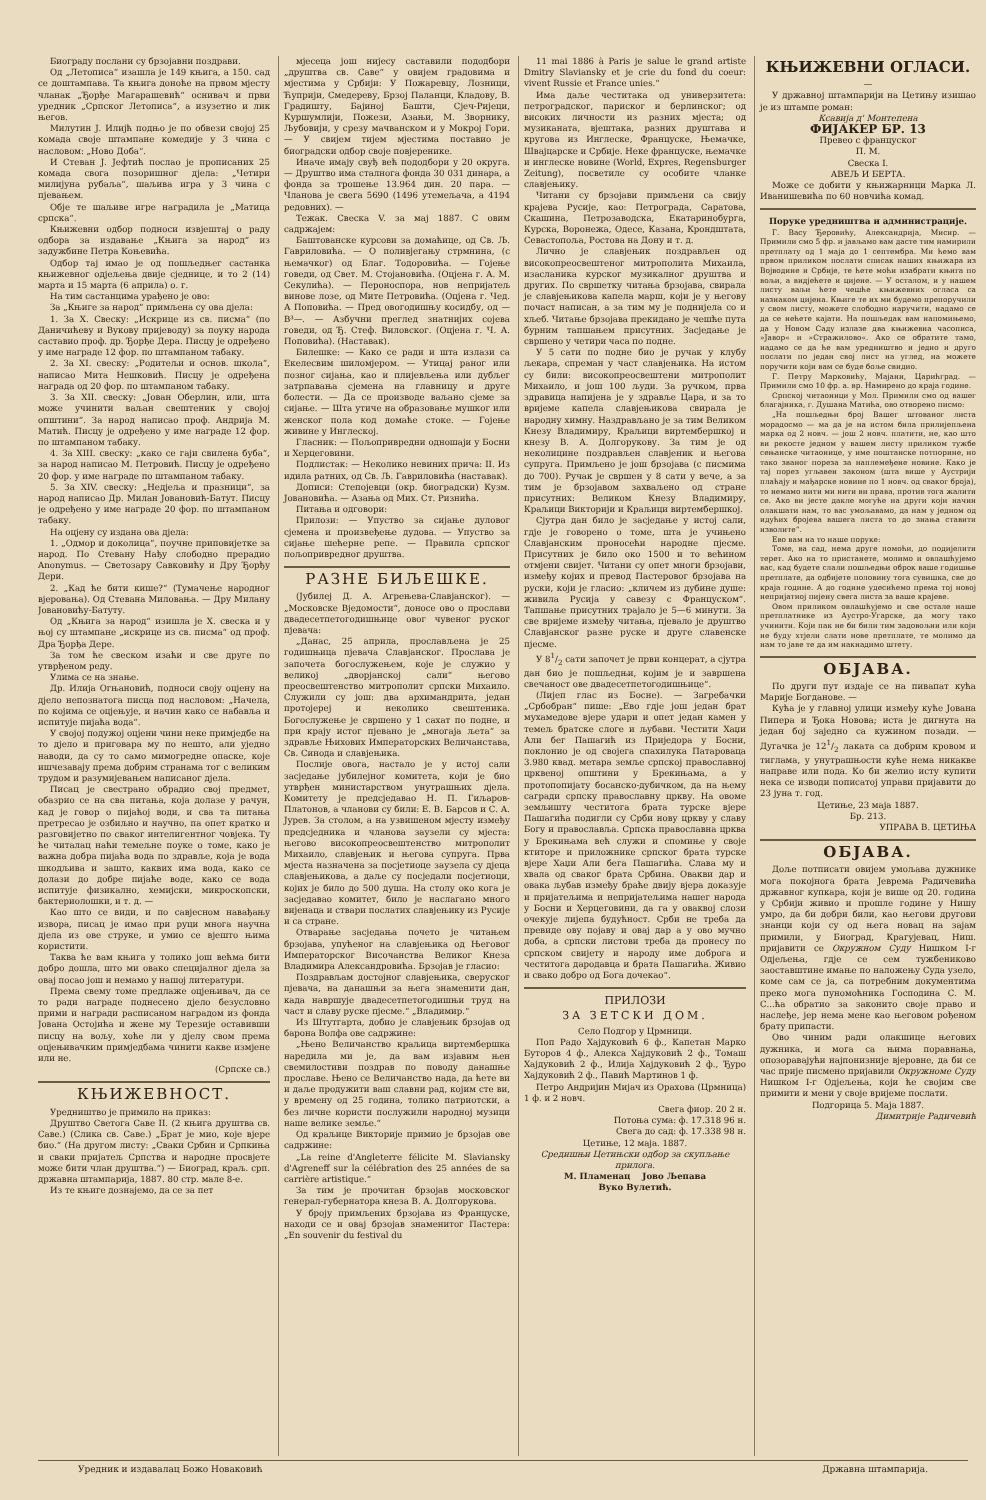Биограду послани су брзојавни поздрави.
Од „Летописа“ изашла је 149 књига, а 150. сад се доштампава. Та књига доноће на првом мјесту чланак „Ђорђе Магарашевић“ оснивач и први уредник „Српског Летописа“, а изузетно и лик његов.
Милутин Ј. Илијћ подњо је по обвези својој 25 комада своје штампане комедије у 3 чина с насловом: „Ново Доба“.
И Стеван Ј. Јефтић послао је прописаних 25 комада свога позоришног дјела: „Четири милијуна рубаља“, шаљива игра у 3 чина с пјевањем.
Обје те шаљиве игре наградила је „Матица српска“.
Књижевни одбор подноси извјештај о раду одбора за издавање „Књига за народ“ из задужбине Петра Коњевића.
Одбор тај имао је од пошљедњег састанка књижевног одјељења двије сједнице, и то 2 (14) марта и 15 марта (6 априла) о. г.
На тим састанцима урађено је ово:
За „Књиге за народ“ примљена су ова дјела:
1. За X. Свеску: „Искрице из св. писма“ (по Даничићеву и Вукову пријеводу) за поуку народа саставио проф. др. Ђорђе Дера. Писцу је одређено у име награде 12 фор. по штампаном табаку.
2. За XI. свеску: „Родитељи и основ. школа“, написао Мита Нешковић. Писцу је одређена награда од 20 фор. по штампаном табаку.
3. За XII. свеску: „Јован Оберлин, или, шта може учинити ваљан свештеник у својој општини“. За народ написао проф. Андрија М. Матић. Писцу је одређено у име награде 12 фор. по штампаном табаку.
4. За XIII. свеску: „како се гаји свилена буба“, за народ написао М. Петровић. Писцу је одређено 20 фор. у име награде по штампаном табаку.
5. За XIV. свеску: „Недјеља и празници“, за народ написао Др. Милан Јовановић-Батут. Писцу је одређено у име награде 20 фор. по штампаном табаку.
На оцјену су издана ова дјела:
1. „Одмор и доколица“, поучне приповијетке за народ. По Стевану Нађу слободно прерадио Anonymus. — Светозару Савковићу и Дру Ђорђу Дери.
2. „Кад ће бити кише?“ (Тумачење народног вјеровања). Од Стевана Миловања. — Дру Милану Јовановићу-Батуту.
Од „Књига за народ“ изишла је X. свеска и у њој су штампане „искрице из св. писма“ од проф. Дра Ђорђа Дере.
За том ће свеском изаћи и све друге по утврђеном реду.
Улима се на знање.
Др. Илија Огњановић, подноси своју оцјену на дјело непознатога писца под насловом: „Начела, по којима се оцјењује, и начин како се набавља и испитује пијаћа вода“.
У својој подужој оцјени чини неке примједбе на то дјело и приговара му по нешто, али уједно наводи, да су то само мимогредне опаске, које ишчезавају према добрим странама тог с великим трудом и разумијевањем написаног дјела.
Писац је свестрано обрадио свој предмет, обазрио се на сва питања, која долазе у рачун, кад је говор о пијаћој води, и сва та питања претресао је озбиљно и научно, па опет кратко и разговијетно по сваког интелигентног човјека. Ту ће читалац наћи темељне поуке о томе, како је важна добра пијаћа вода по здравље, која је вода шкодљива и зашто, каквих има вода, како се долази до добре пијаће воде, како се вода испитује физикално, хемијски, микроскопски, бактериолошки, и т. д. —
Као што се види, и по савјесном навађању извора, писац је имао при руци многа научна дјела из ове струке, и умио се вјешто њима користити.
Таква ће вам књига у толико још већма бити добро дошла, што ми овако специјалног дјела за овај посао још и немамо у нашој литератури.
Према свему томе предлаже оцјењивач, да се то ради награде поднесено дјело безусловно прими и награди расписаном наградом из фонда Јована Остојића и жене му Терезије оставивши писцу на вољу, хоће ли у дјелу свом према оцјењивачким примједбама чинити какве измјене или не.
(Српске св.)
КЊИЖЕВНОСТ.
Уредништво је примило на приказ:
Друштво Светога Саве II. (2 књига друштва св. Саве.) (Слика св. Саве.) „Брат је мио, које вјере био.“ (На другом листу: „Сваки Србин и Српкиња и сваки пријатељ Српства и народне просвјете може бити члан друштва.“) — Биоград, краљ. срп. државна штампарија, 1887. 80 стр. мале 8-е.
Из те књиге дознајемо, да се за пет
мјесеца још нијесу саставили пододбори „друштва св. Саве“ у овијем градовима и мјестима у Србији: У Пожаревцу, Лозници, Ћуприји, Смедереву, Брзој Паланци, Кладову, В. Градишту, Бајиној Башти, Сјеч-Ријеци, Куршумлији, Пожези, Азањи, М. Зворнику, Љубовији, у срезу мачванском и у Мокрој Гори. — У свијем тијем мјестима поставио је биоградски одбор своје повјеренике.
Иначе имају свуђ већ пододбори у 20 округа. — Друштво има сталнога фонда 30 031 динара, а фонда за трошење 13.964 дин. 20 пара. — Чланова је свега 5690 (1496 утемељача, а 4194 редовних). —
Тежак. Свеска V. за мај 1887. С овим садржајем:
Баштованске курсови за домаћице, од Св. Љ. Гавриловића. — О поливјегању стрмнина, (с њемачког) од Благ. Тодоровића. — Гојење говеди, од Свет. М. Стојановића. (Оцјена г. А. М. Секулића). — Пероноспора, нов непријатељ винове лозе, од Мите Петровића. (Оцјена г. Чед. А Поповића. — Пред овогодишњу косидбу, од —В³—. — Азбучни преглед знатнијих сојева говеди, од Ђ. Стеф. Виловског. (Оцјена г. Ч. А. Поповића). (Наставак).
Билешке: — Како се ради и шта излази са Екелесвим шиломјером. — Утицај раног или позног сијања, као и плијевљења или дубљег затрпавања сјемена на главницу и друге болести. — Да се производе ваљано сјеме за сијање. — Шта утиче на образовање мушког или женског пола код домаће стоке. — Гојење живине у Инглеској.
Гласник: — Пољопривредни одношаји у Босни и Херцеговини.
Подлистак: — Неколико невиних прича: II. Из идила ратних, од Св. Љ. Гавриловића (наставак).
Дописи: Степојевци (окр. биоградски) Кузм. Јовановића. — Азања од Мих. Ст. Ризнића.
Питања и одговори:
Прилози: — Упуство за сијање дуловог сјемена и произвеђење дудова. — Упуство за сијање шећерне репе. — Правила српског пољопривредног друштва.
РАЗНЕ БИЉЕШКЕ.
(Јубилеј Д. А. Агрењева-Славјанског). — „Московске Вједомости“, доносе ово о прослави двадесетпетогодишњице овог чувеног руског пјевача:
„Данас, 25 априла, прослављена је 25 годишњица пјевача Славјанског. Прослава је започета богослужењем, које је служио у великој „дворјанској сали“ његово преосвештенство митрополит српски Михаило. Служили су још: два архимандрита, један протојереј и неколико свештеника. Богослужење је свршено у 1 сахат по подне, и при крају истог пјевано је „многаја љета“ за здравље Њихових Императорских Величанстава, Св. Синода и славјењика.
Послије овога, настало је у истој сали засједање јубилејног комитета, који је био утврђен министарством унутрашњих дјела. Комитету је предсједавао Н. П. Гиљаров-Платонов, а чланови су били: Е. В. Барсов и С. А. Јурев. За столом, а на узвишеном мјесту између предсједника и чланова заузели су мјеста: његово високопреосвештенство митрополит Михаило, славјењик и његова супруга. Прва мјеста назначена за посјетиоце заузела су дјеца славјењикова, а даље су посједали посјетиоци, којих је било до 500 душа. На столу око кога је засједавао комитет, било је наслагано много вијенаца и ствари послатих славјењику из Русије и са стране.
Отварање засједања почето је читањем брзојава, упућеног на славјењика од Његовог Императорског Височанства Великог Кнеза Владимира Александровића. Брзојав је гласио:
Поздрављам достојног славјењика, сверуског пјевача, на данашњи за њега знаменити дан, када навршује двадесетпетогодишњи труд на част и славу руске пјесме.“ „Владимир.“
Из Штутгарта, добио је славјењик брзојав од барона Волфа ове садржине:
„Њено Величанство краљица виртембершка наредила ми је, да вам изјавим њен свемилостиви поздрав по поводу данашње прославе. Њено се Величанство нада, да ћете ви и даље продужити ваш славни рад, којим сте ви, у времену од 25 година, толико патриотски, а без личне користи послужили народној музици наше велике земље.“
Од краљице Викторије примио је брзојав ове садржине:
„La reine d'Angleterre félicite M. Slaviansky d'Agreneff sur la célébration des 25 années de sa carrière artistique.“
За тим је прочитан брзојав московског генерал-губернатора кнеза В. А. Долгорукова.
У броју примљених брзојава из Француске, находи се и овај брзојав знаменитог Пастера: „En souvenir du festival du
11 mai 1886 à Paris je salue le grand artiste Dmitry Slaviansky et je crie du fond du coeur: vivent Russie et France unies.“
Има даље честитака од универзитета: петроградског, париског и берлинског; од високих личности из разних мјеста; од музиканата, вјештака, разних друштава и кругова из Инглеске, Француске, Њемачке, Швајцарске и Србије. Неке француске, њемачке и инглеске новине (World, Expres, Regensburger Zeitung), посветиле су особите чланке славјењику.
Читани су брзојави примљени са свију крајева Русије, као: Петрограда, Саратова, Скашина, Петрозаводска, Екатаринобурга, Курска, Воронежа, Одесе, Казана, Крондштата, Севастопоља, Ростова на Дону и т. д.
Лично је славјењик поздрављен од високопреосвештеног митрополита Михаила, изасланика курског музикалног друштва и других. По свршетку читања брзојава, свирала је славјењикова капела марш, који је у његову почаст написан, а за тим му је поднијела со и хљеб. Читање брзојава прекидано је чешће пута бурним тапшањем присутних. Засједање је свршено у четири часа по подне.
У 5 сати по подне био је ручак у клубу љекара, спреман у част славјењика. На истом су били: високопреосвештени митрополит Михаило, и још 100 људи. За ручком, прва здравица напијена је у здравље Цара, и за то вријеме капела славјењикова свирала је народну химну. Наздрављано је за тим Великом Кнезу Владимиру, Краљици виртембершкој и кнезу В. А. Долгорукову. За тим је од неколицине поздрављен славјеник и његова супруга. Примљено је још брзојава (с писмима до 700). Ручак је свршен у 8 сати у вече, а за тим је брзојавом захваљено од стране присутних: Великом Кнезу Владимиру, Краљици Викторији и Краљици виртембершкој.
Сјутра дан било је засједање у истој сали, гдје је говорено о томе, шта је учињено Славјанским проносећи народне пјесме. Присутних је било око 1500 и то већином отмјени свијет. Читани су опет многи брзојави, између којих и превод Пастеровог брзојава на руски, који је гласио: „кличем из дубине душе: живила Русија у савезу с Француском“. Тапшање присутних трајало је 5—6 минути. За све вријеме између читања, пјевало је друштво Славјанског разне руске и друге славенске пјесме.
У 81/2 сати започет је први концерат, а сјутра дан био је пошљедњи, којим је и завршена свечаност ове двадесетпетогодишњице“.
(Лијеп глас из Босне). — Загребачки „Србобран“ пише: „Ево гдје још један брат мухамедове вјере удари и опет један камен у темељ братске слоге и љубави. Честити Хаџи Али бег Пашагић из Приједора у Босни, поклонио је од својега спахилука Патароваца 3.980 квад. метара земље српској православној црквеној општини у Брекињама, а у протопопијату босанско-дубичком, да на њему сагради српску православну цркву. На овоме земљишту честитога брата турске вјере Пашагића подигли су Срби нову цркву у славу Богу и православља. Српска православна црква у Брекињама већ служи и спомиње у своје ктиторе и приложнике српског брата турске вјере Хаџи Али бега Пашагића. Слава му и хвала од сваког брата Србина. Овакви дар и овака љубав између браће двију вјера доказује и пријатељима и непријатељима нашег народа у Босни и Херцеговини, да га у оваквој слози очекује лијепа будућност. Срби не треба да превиде ову појаву и овај дар а у ово мучно доба, а српски листови треба да пронесу по српском свијету и народу име доброга и честитога дародавца и брата Пашагића. Живио и свако добро од Бога дочекао“.
ПРИЛОЗИ
ЗА ЗЕТСКИ ДОМ.
Село Подгор у Црмници.
Поп Радо Хајдуковић 6 ф., Капетан Марко Буторов 4 ф., Алекса Хајдуковић 2 ф., Томаш Хајдуковић 2 ф., Илија Хајдуковић 2 ф., Ђуро Хајдуковић 2 ф., Павић Мартинов 1 ф.
Петро Андријин Мијач из Орахова (Црмница) 1 ф. и 2 новч.
Свега фиор. 20 2 н.
Потоња сума: ф. 17.318 96 н.
Свега до сад: ф. 17.338 98 н.
Цетиње, 12 маја. 1887.
Средишњи Цетињски одбор за скупљање прилога.
М. Пламенац Јово Љепава
Вуко Вулетић.
КЊИЖЕВНИ ОГЛАСИ.
—
У државној штампарији на Цетињу изишао је из штампе роман:
Ксавија д' Монтепена
ФИЈАКЕР БР. 13
Превео с француског
П. М.
Свеска I.
АВЕЉ И БЕРТА.
Може се добити у књижарници Марка Л. Иванишевића по 60 новчића комад.
Поруке уредништва и администрације.
Г. Васу Ђеровићу, Александрија, Мисир. — Примили смо 5 фр. и јављамо вам дасте тим намирили претплату од 1 маја до 1 септембра. Ми ћемо вам првом приликом послати списак наших књижара из Војводине и Србије, те ћете моћи изабрати књига по вољи, а видјећете и цијене. — У осталом, и у нашем листу ваљи ћете чешће књижевних огласа са назнаком цијена. Књиге те их ми будемо препоручили у свом листу, можете слободно наручити, надамо се да се нећете кајати. На пошљедак вам напомињемо, да у Новом Саду излазе два књижевна часописа, »Јавор« и »Стражилово«. Ако се обратите тамо, надамо се да ће вам уредништво и једно и друго послати по један свој лист на углед, на можете поручити који вам се буде боље свидио.
Г. Петру Марковићу, Мајани, Царићград. — Примили смо 10 фр. а. вр. Намирено до краја године.
Српској читаоници у Мол. Примили смо од вашег благајника, г. Душана Матића, ово отворено писмо:
„На пошљедњи број Вашег штованог листа морадосмо — ма да је на истом била прилијепљена марка од 2 новч. — још 2 новч. платити, не, као што ви рекосте једном у вашем листу приликом тужбе сењанске читаонице, у име поштанске потпорине, но тако званог пореза за наплемеђене новине. Како је тај порез угљавен законом (шта више у Аустрији плаћају и мађарске новине по 1 новч. од сваког броја), то немамо нити ми нити ви права, против тога жалити се. Ако ви јесте дакле могуће на други који начин олакшати нам, то вас умољавамо, да нам у једном од идућих бројева вашега листа то до знања ставити изволите“.
Ево вам на то наше поруке:
Томе, ва сад, нема друге помоћи, до подијелити терет. Ако на то пристанете, молимо и овлашћујемо вас, кад будете слали пошљедњи оброк ваше годишње претплате, да одбијете половину тога сувишка, све до краја године. А до године удесићемо према тој новој непријатној пијену свега листа за ваше крајеве.
Овом приликом овлашћујемо и све остале наше претплатнике из Аустро-Угарске, да могу тако учинити. Који пак не би били тим задовољни или који не буду хтјели слати нове претплате, те молимо да нам то јаве те да им накнадимо штету.
ОБЈАВА.
По други пут издаје се на пивапат кућа Марије Богданове. —
Кућа је у главној улици између куће Јована Пипера и Ђока Новова; иста је дигнута на један бој заједно са кужином позади. — Дугачка је 121/2 лаката са добрим кровом и тиглама, у унутрашњости куће нема никакве направе или пода. Ко би желио исту купити нека се изводи пописатој управи пријавити до 23 јуна т. год.
Цетиње, 23 маја 1887.
Бр. 213.
УПРАВА В. ЦЕТИЊА
ОБЈАВА.
Доље потписати овијем умољава дужнике мога покојнога брата Јеврема Радичевића државног купкара, који је више од 20. година у Србији живио и прошле године у Нишу умро, да би добри били, као његови другови знанци који су од њега новац на зајам примили, у Биоград, Крагујевац, Ниш. пријавити се Окружном Суду Нишком I-г Одјељења, гдје се сем тужбениково заоставштине имање по наложењу Суда узело, коме сам се ја, са потребним документима преко мога пуномоћника Господина С. М. С...ћа обратио за законито своје право и наслеђе, јер нема мене као његовом рођеном брату припасти.
Ово чиним ради олакшице његових дужника, и мога са њима поравнања, опозоравајући најпонизније вјеровне, да би се час прије писмено пријавили Окружноме Суду Нишком I-г Одјељења, који ће својим све примити и мени у своје вријеме послати.
Подгорица 5. Маја 1887.
Димитрије Радичевић
Уредник и издавалац Божо Новаковић Државна штампарија.